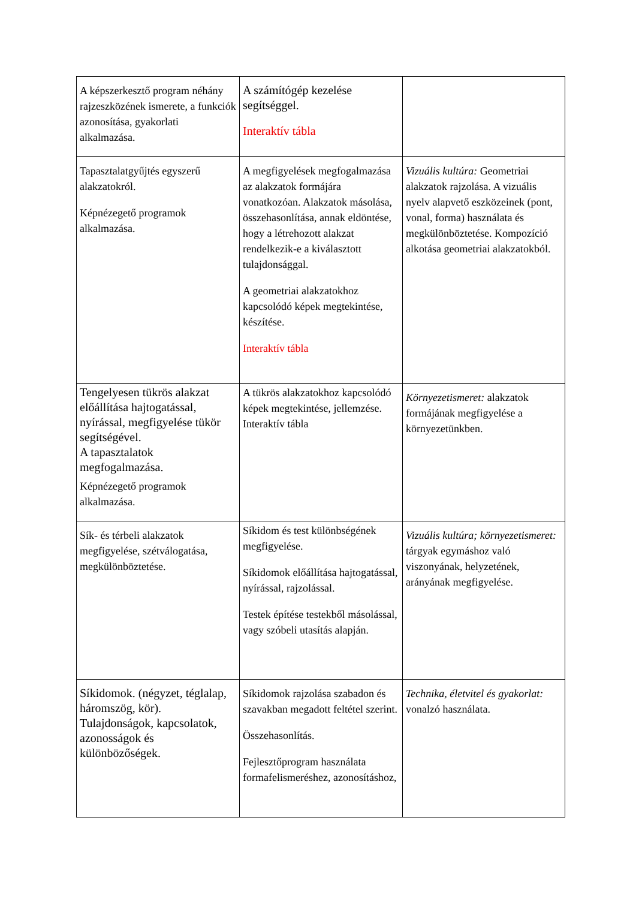| A képszerkesztő program néhány rajzeszközének ismerete, a funkciók azonosítása, gyakorlati alkalmazása. | A számítógép kezelése segítséggel. Interaktív tábla | |
| Tapasztalatgyűjtés egyszerű alakzatokról. Képnézegető programok alkalmazása. | A megfigyelések megfogalmazása az alakzatok formájára vonatkozóan. Alakzatok másolása, összehasonlítása, annak eldöntése, hogy a létrehozott alakzat rendelkezik-e a kiválasztott tulajdonsággal. A geometriai alakzatokhoz kapcsolódó képek megtekintése, készítése. Interaktív tábla | Vizuális kultúra: Geometriai alakzatok rajzolása. A vizuális nyelv alapvető eszközeinek (pont, vonal, forma) használata és megkülönböztetése. Kompozíció alkotása geometriai alakzatokból. |
| Tengelyesen tükrös alakzat előállítása hajtogatással, nyírással, megfigyelése tükör segítségével. A tapasztalatok megfogalmazása. Képnézegető programok alkalmazása. | A tükrös alakzatokhoz kapcsolódó képek megtekintése, jellemzése. Interaktív tábla | Környezetismeret: alakzatok formájának megfigyelése a környezetünkben. |
| Sík- és térbeli alakzatok megfigyelése, szétválogatása, megkülönböztetése. | Síkidom és test különbségének megfigyelése. Síkidomok előállítása hajtogatással, nyírással, rajzolással. Testek építése testekből másolással, vagy szóbeli utasítás alapján. | Vizuális kultúra; környezetismeret: tárgyak egymáshoz való viszonyának, helyzetének, arányának megfigyelése. |
| Síkidomok. (négyzet, téglalap, háromszög, kör). Tulajdonságok, kapcsolatok, azonosságok és különbözőségek. | Síkidomok rajzolása szabadon és szavakban megadott feltétel szerint. Összehasonlítás. Fejlesztőprogram használata formafelismeréshez, azonosításhoz, | Technika, életvitel és gyakorlat: vonalzó használata. |